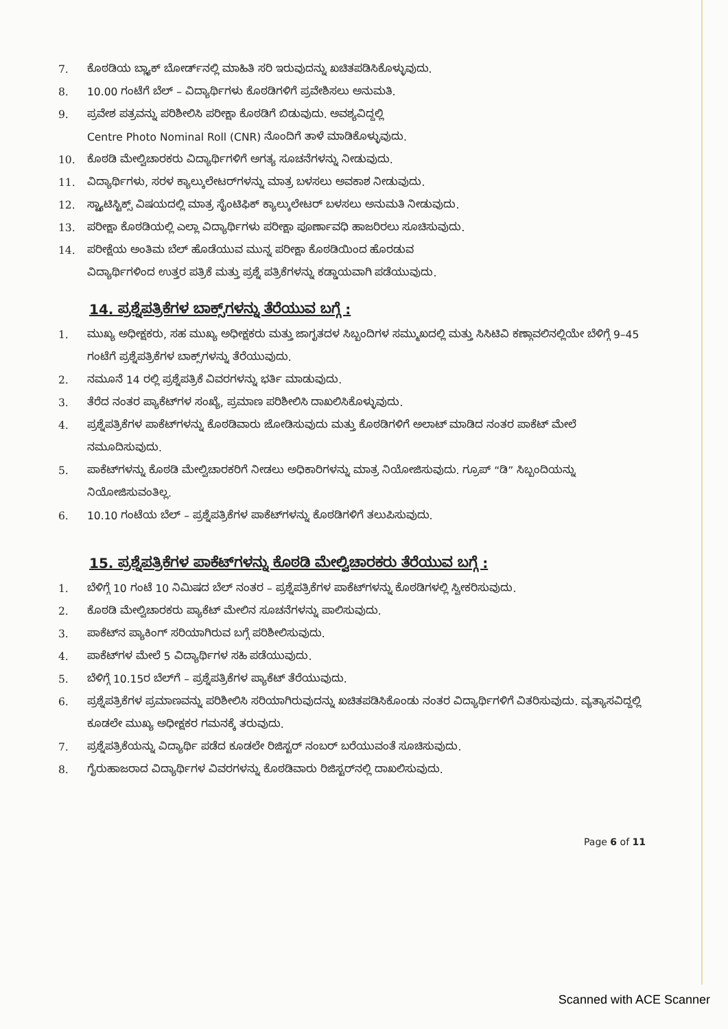7. ಕೊಠಡಿಯ ಬ್ಲ್ಯಾಕ್ ಬೋರ್ಡ್‌ನಲ್ಲಿ ಮಾಹಿತಿ ಸರಿ ಇರುವುದನ್ನು ಖಚಿತಪಡಿಸಿಕೊಳ್ಳುವುದು.
8. 10.00 ಗಂಟೆಗೆ ಬೆಲ್ – ವಿದ್ಯಾರ್ಥಿಗಳು ಕೊಠಡಿಗಳಿಗೆ ಪ್ರವೇಶಿಸಲು ಅನುಮತಿ.
9. ಪ್ರವೇಶ ಪತ್ರವನ್ನು ಪರಿಶೀಲಿಸಿ ಪರೀಕ್ಷಾ ಕೊಠಡಿಗೆ ಬಿಡುವುದು. ಅವಶ್ಯವಿದ್ದಲ್ಲಿ
Centre Photo Nominal Roll (CNR) ನೊಂದಿಗೆ ತಾಳೆ ಮಾಡಿಕೊಳ್ಳುವುದು.
10. ಕೊಠಡಿ ಮೇಲ್ವಿಚಾರಕರು ವಿದ್ಯಾರ್ಥಿಗಳಿಗೆ ಅಗತ್ಯ ಸೂಚನೆಗಳನ್ನು ನೀಡುವುದು.
11. ವಿದ್ಯಾರ್ಥಿಗಳು, ಸರಳ ಕ್ಯಾಲ್ಕುಲೇಟರ್‌ಗಳನ್ನು ಮಾತ್ರ ಬಳಸಲು ಅವಕಾಶ ನೀಡುವುದು.
12. ಸ್ಟ್ಯಾಟಿಸ್ಟಿಕ್ಸ್ ವಿಷಯದಲ್ಲಿ ಮಾತ್ರ ಸೈಂಟಿಫಿಕ್ ಕ್ಯಾಲ್ಕುಲೇಟರ್ ಬಳಸಲು ಅನುಮತಿ ನೀಡುವುದು.
13. ಪರೀಕ್ಷಾ ಕೊಠಡಿಯಲ್ಲಿ ಎಲ್ಲಾ ವಿದ್ಯಾರ್ಥಿಗಳು ಪರೀಕ್ಷಾ ಪೂರ್ಣಾವಧಿ ಹಾಜರಿರಲು ಸೂಚಿಸುವುದು.
14. ಪರೀಕ್ಷೆಯ ಅಂತಿಮ ಬೆಲ್ ಹೊಡೆಯುವ ಮುನ್ನ ಪರೀಕ್ಷಾ ಕೊಠಡಿಯಿಂದ ಹೊರಡುವ
ವಿದ್ಯಾರ್ಥಿಗಳಿಂದ ಉತ್ತರ ಪತ್ರಿಕೆ ಮತ್ತು ಪ್ರಶ್ನೆ ಪತ್ರಿಕೆಗಳನ್ನು ಕಡ್ಡಾಯವಾಗಿ ಪಡೆಯುವುದು.
14. ಪ್ರಶ್ನೆಪತ್ರಿಕೆಗಳ ಬಾಕ್ಸ್‌ಗಳನ್ನು ತೆರೆಯುವ ಬಗ್ಗೆ :
1. ಮುಖ್ಯ ಅಧೀಕ್ಷಕರು, ಸಹ ಮುಖ್ಯ ಅಧೀಕ್ಷಕರು ಮತ್ತು ಜಾಗೃತದಳ ಸಿಬ್ಬಂದಿಗಳ ಸಮ್ಮುಖದಲ್ಲಿ ಮತ್ತು ಸಿಸಿಟಿವಿ ಕಣ್ಗಾವಲಿನಲ್ಲಿಯೇ ಬೆಳಿಗ್ಗೆ 9–45 ಗಂಟೆಗೆ ಪ್ರಶ್ನೆಪತ್ರಿಕೆಗಳ ಬಾಕ್ಸ್‌ಗಳನ್ನು ತೆರೆಯುವುದು.
2. ನಮೂನೆ 14 ರಲ್ಲಿ ಪ್ರಶ್ನೆಪತ್ರಿಕೆ ವಿವರಗಳನ್ನು ಭರ್ತಿ ಮಾಡುವುದು.
3. ತೆರೆದ ನಂತರ ಪ್ಯಾಕೆಟ್‌ಗಳ ಸಂಖ್ಯೆ, ಪ್ರಮಾಣ ಪರಿಶೀಲಿಸಿ ದಾಖಲಿಸಿಕೊಳ್ಳುವುದು.
4. ಪ್ರಶ್ನೆಪತ್ರಿಕೆಗಳ ಪಾಕೆಟ್‌ಗಳನ್ನು ಕೊಠಡಿವಾರು ಜೋಡಿಸುವುದು ಮತ್ತು ಕೊಠಡಿಗಳಿಗೆ ಅಲಾಟ್ ಮಾಡಿದ ನಂತರ ಪಾಕೆಟ್ ಮೇಲೆ ನಮೂದಿಸುವುದು.
5. ಪಾಕೆಟ್‌ಗಳನ್ನು ಕೊಠಡಿ ಮೇಲ್ವಿಚಾರಕರಿಗೆ ನೀಡಲು ಅಧಿಕಾರಿಗಳನ್ನು ಮಾತ್ರ ನಿಯೋಜಿಸುವುದು. ಗ್ರೂಪ್ “ಡಿ” ಸಿಬ್ಬಂದಿಯನ್ನು ನಿಯೋಜಿಸುವಂತಿಲ್ಲ.
6. 10.10 ಗಂಟೆಯ ಬೆಲ್ – ಪ್ರಶ್ನೆಪತ್ರಿಕೆಗಳ ಪಾಕೆಟ್‌ಗಳನ್ನು ಕೊಠಡಿಗಳಿಗೆ ತಲುಪಿಸುವುದು.
15. ಪ್ರಶ್ನೆಪತ್ರಿಕೆಗಳ ಪಾಕೆಟ್‌ಗಳನ್ನು ಕೊಠಡಿ ಮೇಲ್ವಿಚಾರಕರು ತೆರೆಯುವ ಬಗ್ಗೆ :
1. ಬೆಳಿಗ್ಗೆ 10 ಗಂಟೆ 10 ನಿಮಿಷದ ಬೆಲ್ ನಂತರ – ಪ್ರಶ್ನೆಪತ್ರಿಕೆಗಳ ಪಾಕೆಟ್‌ಗಳನ್ನು ಕೊಠಡಿಗಳಲ್ಲಿ ಸ್ವೀಕರಿಸುವುದು.
2. ಕೊಠಡಿ ಮೇಲ್ವಿಚಾರಕರು ಪ್ಯಾಕೆಟ್ ಮೇಲಿನ ಸೂಚನೆಗಳನ್ನು ಪಾಲಿಸುವುದು.
3. ಪಾಕೆಟ್‌ನ ಪ್ಯಾಕಿಂಗ್ ಸರಿಯಾಗಿರುವ ಬಗ್ಗೆ ಪರಿಶೀಲಿಸುವುದು.
4. ಪಾಕೆಟ್‌ಗಳ ಮೇಲೆ 5 ವಿದ್ಯಾರ್ಥಿಗಳ ಸಹಿ ಪಡೆಯುವುದು.
5. ಬೆಳಿಗ್ಗೆ 10.15ರ ಬೆಲ್‌ಗೆ – ಪ್ರಶ್ನೆಪತ್ರಿಕೆಗಳ ಪ್ಯಾಕೆಟ್ ತೆರೆಯುವುದು.
6. ಪ್ರಶ್ನೆಪತ್ರಿಕೆಗಳ ಪ್ರಮಾಣವನ್ನು ಪರಿಶೀಲಿಸಿ ಸರಿಯಾಗಿರುವುದನ್ನು ಖಚಿತಪಡಿಸಿಕೊಂಡು ನಂತರ ವಿದ್ಯಾರ್ಥಿಗಳಿಗೆ ವಿತರಿಸುವುದು. ವ್ಯತ್ಯಾಸವಿದ್ದಲ್ಲಿ ಕೂಡಲೇ ಮುಖ್ಯ ಅಧೀಕ್ಷಕರ ಗಮನಕ್ಕೆ ತರುವುದು.
7. ಪ್ರಶ್ನೆಪತ್ರಿಕೆಯನ್ನು ವಿದ್ಯಾರ್ಥಿ ಪಡೆದ ಕೂಡಲೇ ರಿಜಿಸ್ಟರ್ ನಂಬರ್ ಬರೆಯುವಂತೆ ಸೂಚಿಸುವುದು.
8. ಗೈರುಹಾಜರಾದ ವಿದ್ಯಾರ್ಥಿಗಳ ವಿವರಗಳನ್ನು ಕೊಠಡಿವಾರು ರಿಜಿಸ್ಟರ್‌ನಲ್ಲಿ ದಾಖಲಿಸುವುದು.
Page 6 of 11
Scanned with ACE Scanner